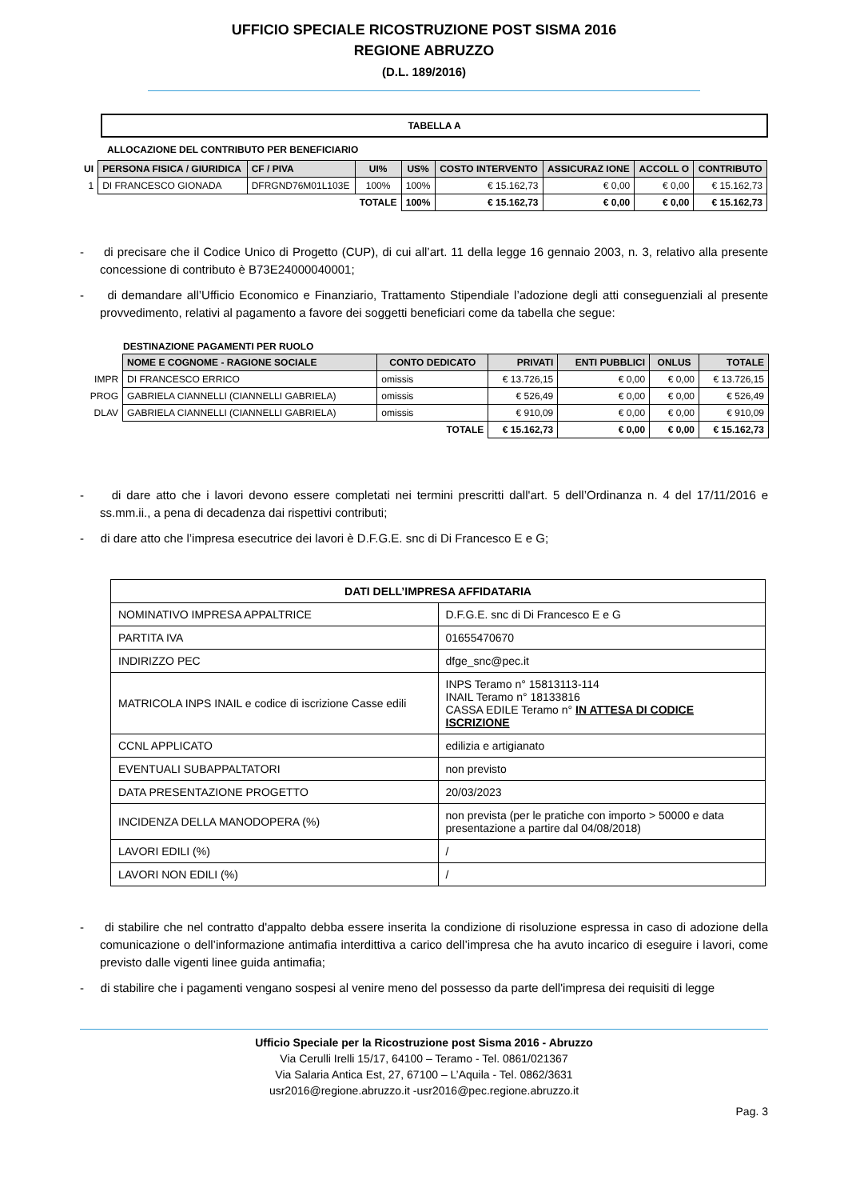UFFICIO SPECIALE RICOSTRUZIONE POST SISMA 2016
REGIONE ABRUZZO
(D.L. 189/2016)
TABELLA A
ALLOCAZIONE DEL CONTRIBUTO PER BENEFICIARIO
| UI | PERSONA FISICA / GIURIDICA | CF / PIVA | UI% | US% | COSTO INTERVENTO | ASSICURAZ IONE | ACCOLL O | CONTRIBUTO |
| --- | --- | --- | --- | --- | --- | --- | --- | --- |
| 1 | DI FRANCESCO GIONADA | DFRGND76M01L103E | 100% | 100% | € 15.162,73 | € 0,00 | € 0,00 | € 15.162,73 |
| | | | TOTALE | 100% | € 15.162,73 | € 0,00 | € 0,00 | € 15.162,73 |
- di precisare che il Codice Unico di Progetto (CUP), di cui all’art. 11 della legge 16 gennaio 2003, n. 3, relativo alla presente concessione di contributo è B73E24000040001;
- di demandare all’Ufficio Economico e Finanziario, Trattamento Stipendiale l’adozione degli atti conseguenziali al presente provvedimento, relativi al pagamento a favore dei soggetti beneficiari come da tabella che segue:
DESTINAZIONE PAGAMENTI PER RUOLO
| | NOME E COGNOME - RAGIONE SOCIALE | CONTO DEDICATO | PRIVATI | ENTI PUBBLICI | ONLUS | TOTALE |
| --- | --- | --- | --- | --- | --- | --- |
| IMPR | DI FRANCESCO ERRICO | omissis | € 13.726,15 | € 0,00 | € 0,00 | € 13.726,15 |
| PROG | GABRIELA CIANNELLI (CIANNELLI GABRIELA) | omissis | € 526,49 | € 0,00 | € 0,00 | € 526,49 |
| DLAV | GABRIELA CIANNELLI (CIANNELLI GABRIELA) | omissis | € 910,09 | € 0,00 | € 0,00 | € 910,09 |
| | | TOTALE | € 15.162,73 | € 0,00 | € 0,00 | € 15.162,73 |
- di dare atto che i lavori devono essere completati nei termini prescritti dall'art. 5 dell’Ordinanza n. 4 del 17/11/2016 e ss.mm.ii., a pena di decadenza dai rispettivi contributi;
- di dare atto che l’impresa esecutrice dei lavori è D.F.G.E. snc di Di Francesco E e G;
| DATI DELL’IMPRESA AFFIDATARIA | |
| NOMINATIVO IMPRESA APPALTRICE | D.F.G.E. snc di Di Francesco E e G |
| PARTITA IVA | 01655470670 |
| INDIRIZZO PEC | dfge_snc@pec.it |
| MATRICOLA INPS INAIL e codice di iscrizione Casse edili | INPS Teramo n° 15813113-114 INAIL Teramo n° 18133816 CASSA EDILE Teramo n° IN ATTESA DI CODICE ISCRIZIONE |
| CCNL APPLICATO | edilizia e artigianato |
| EVENTUALI SUBAPPALTATORI | non previsto |
| DATA PRESENTAZIONE PROGETTO | 20/03/2023 |
| INCIDENZA DELLA MANODOPERA (%) | non prevista (per le pratiche con importo > 50000 e data presentazione a partire dal 04/08/2018) |
| LAVORI EDILI (%) | / |
| LAVORI NON EDILI (%) | / |
- di stabilire che nel contratto d'appalto debba essere inserita la condizione di risoluzione espressa in caso di adozione della comunicazione o dell’informazione antimafia interdittiva a carico dell’impresa che ha avuto incarico di eseguire i lavori, come previsto dalle vigenti linee guida antimafia;
- di stabilire che i pagamenti vengano sospesi al venire meno del possesso da parte dell'impresa dei requisiti di legge
Ufficio Speciale per la Ricostruzione post Sisma 2016 - Abruzzo
Via Cerulli Irelli 15/17, 64100 – Teramo - Tel. 0861/021367
Via Salaria Antica Est, 27, 67100 – L’Aquila - Tel. 0862/3631
usr2016@regione.abruzzo.it -usr2016@pec.regione.abruzzo.it
Pag. 3